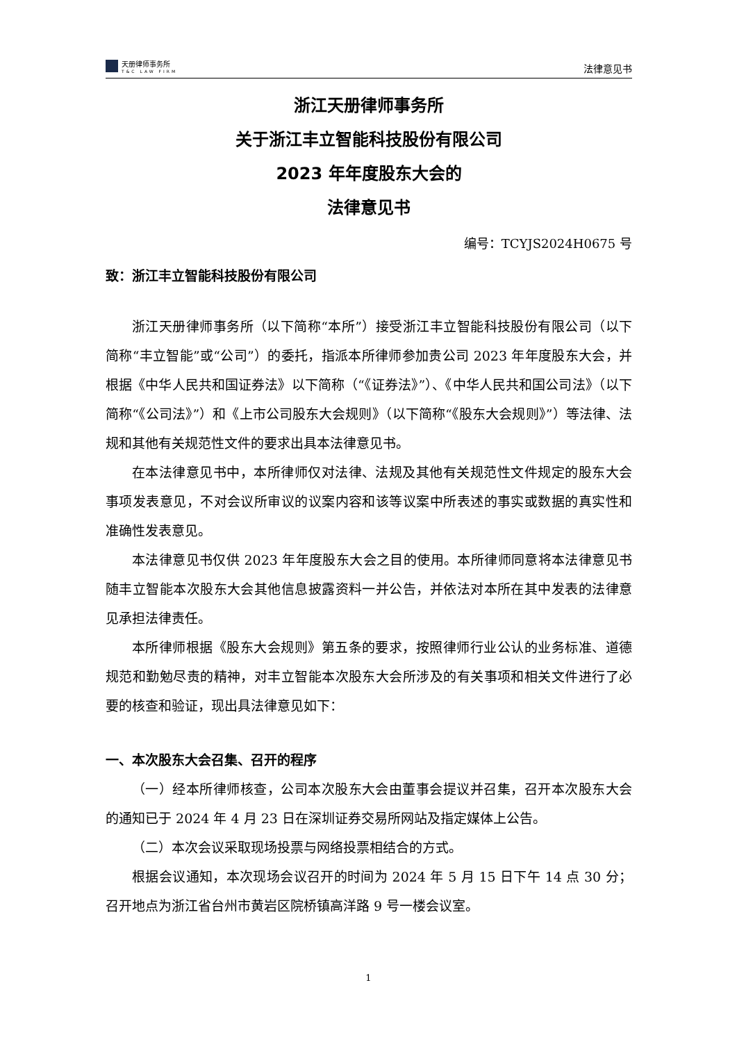天册律师事务所
T&C LAW FIRM
法律意见书
浙江天册律师事务所
关于浙江丰立智能科技股份有限公司
2023 年年度股东大会的
法律意见书
编号：TCYJS2024H0675 号
致：浙江丰立智能科技股份有限公司
浙江天册律师事务所（以下简称“本所”）接受浙江丰立智能科技股份有限公司（以下简称“丰立智能”或“公司”）的委托，指派本所律师参加贵公司 2023 年年度股东大会，并根据《中华人民共和国证券法》以下简称（“《证券法》”）、《中华人民共和国公司法》（以下简称“《公司法》”）和《上市公司股东大会规则》（以下简称“《股东大会规则》”）等法律、法规和其他有关规范性文件的要求出具本法律意见书。
在本法律意见书中，本所律师仅对法律、法规及其他有关规范性文件规定的股东大会事项发表意见，不对会议所审议的议案内容和该等议案中所表述的事实或数据的真实性和准确性发表意见。
本法律意见书仅供 2023 年年度股东大会之目的使用。本所律师同意将本法律意见书随丰立智能本次股东大会其他信息披露资料一并公告，并依法对本所在其中发表的法律意见承担法律责任。
本所律师根据《股东大会规则》第五条的要求，按照律师行业公认的业务标准、道德规范和勤勉尽责的精神，对丰立智能本次股东大会所涉及的有关事项和相关文件进行了必要的核查和验证，现出具法律意见如下：
一、本次股东大会召集、召开的程序
（一）经本所律师核查，公司本次股东大会由董事会提议并召集，召开本次股东大会的通知已于 2024 年 4 月 23 日在深圳证券交易所网站及指定媒体上公告。
（二）本次会议采取现场投票与网络投票相结合的方式。
根据会议通知，本次现场会议召开的时间为 2024 年 5 月 15 日下午 14 点 30 分；召开地点为浙江省台州市黄岩区院桥镇高洋路 9 号一楼会议室。
1